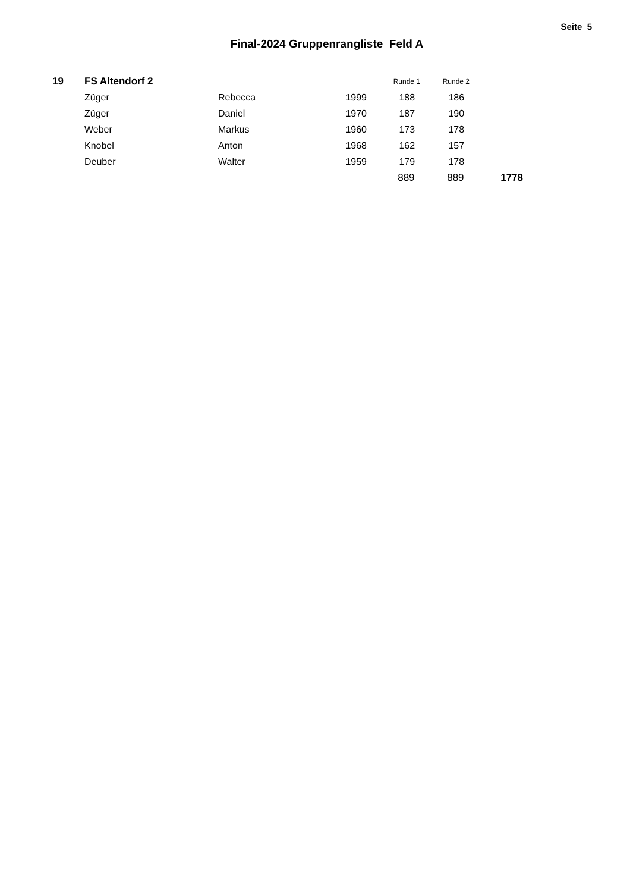Seite 5
Final-2024 Gruppenrangliste Feld A
| 19 | FS Altendorf 2 | | | Runde 1 | Runde 2 | |
| | Züger | Rebecca | 1999 | 188 | 186 | |
| | Züger | Daniel | 1970 | 187 | 190 | |
| | Weber | Markus | 1960 | 173 | 178 | |
| | Knobel | Anton | 1968 | 162 | 157 | |
| | Deuber | Walter | 1959 | 179 | 178 | |
| | | | | 889 | 889 | 1778 |